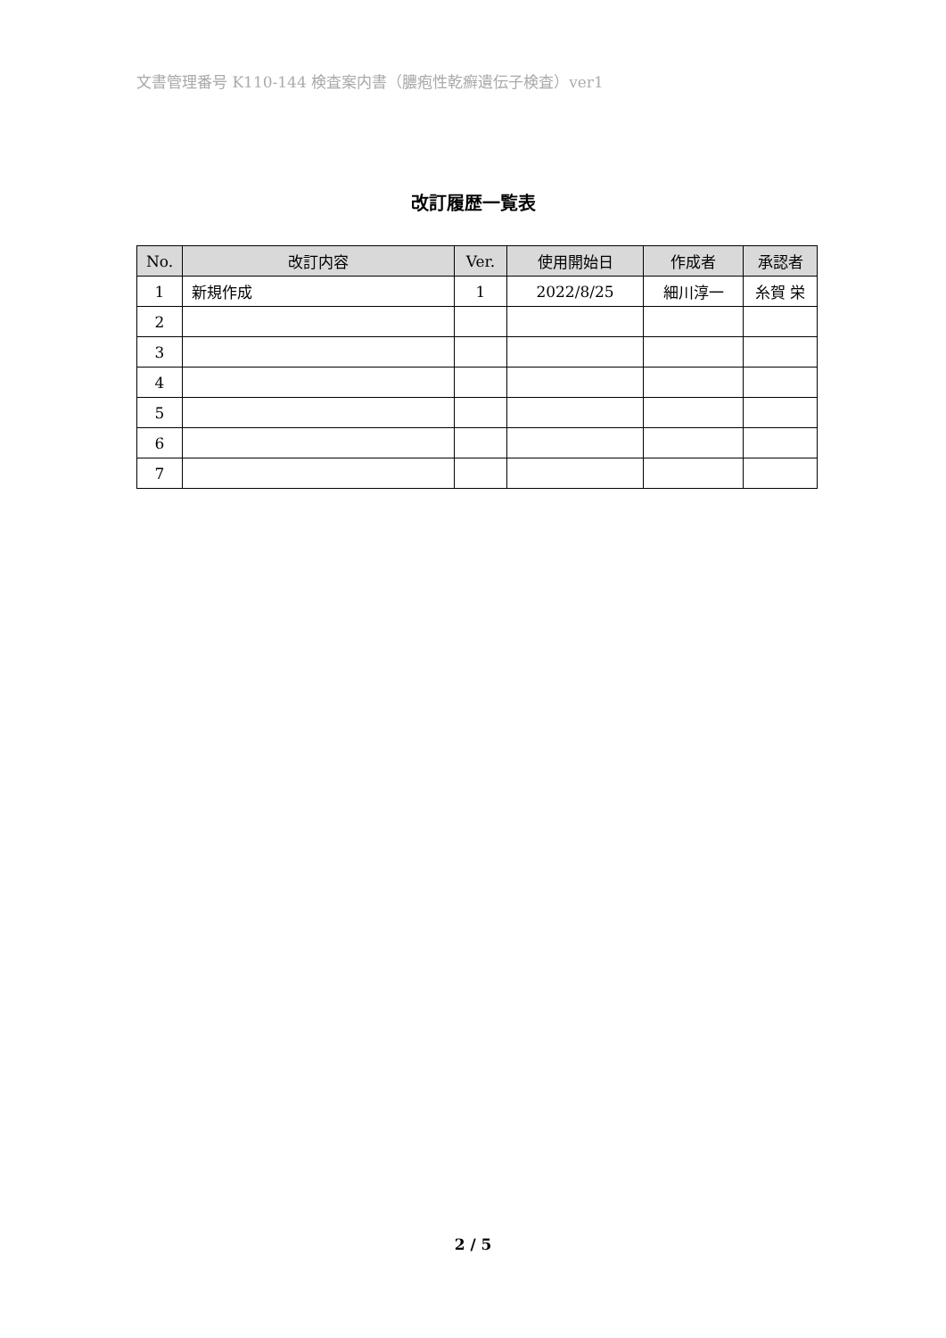文書管理番号 K110-144 検査案内書（膿疱性乾癬遺伝子検査）ver1
改訂履歴一覧表
| No. | 改訂内容 | Ver. | 使用開始日 | 作成者 | 承認者 |
| --- | --- | --- | --- | --- | --- |
| 1 | 新規作成 | 1 | 2022/8/25 | 細川淳一 | 糸賀 栄 |
| 2 | | | | | |
| 3 | | | | | |
| 4 | | | | | |
| 5 | | | | | |
| 6 | | | | | |
| 7 | | | | | |
2 / 5